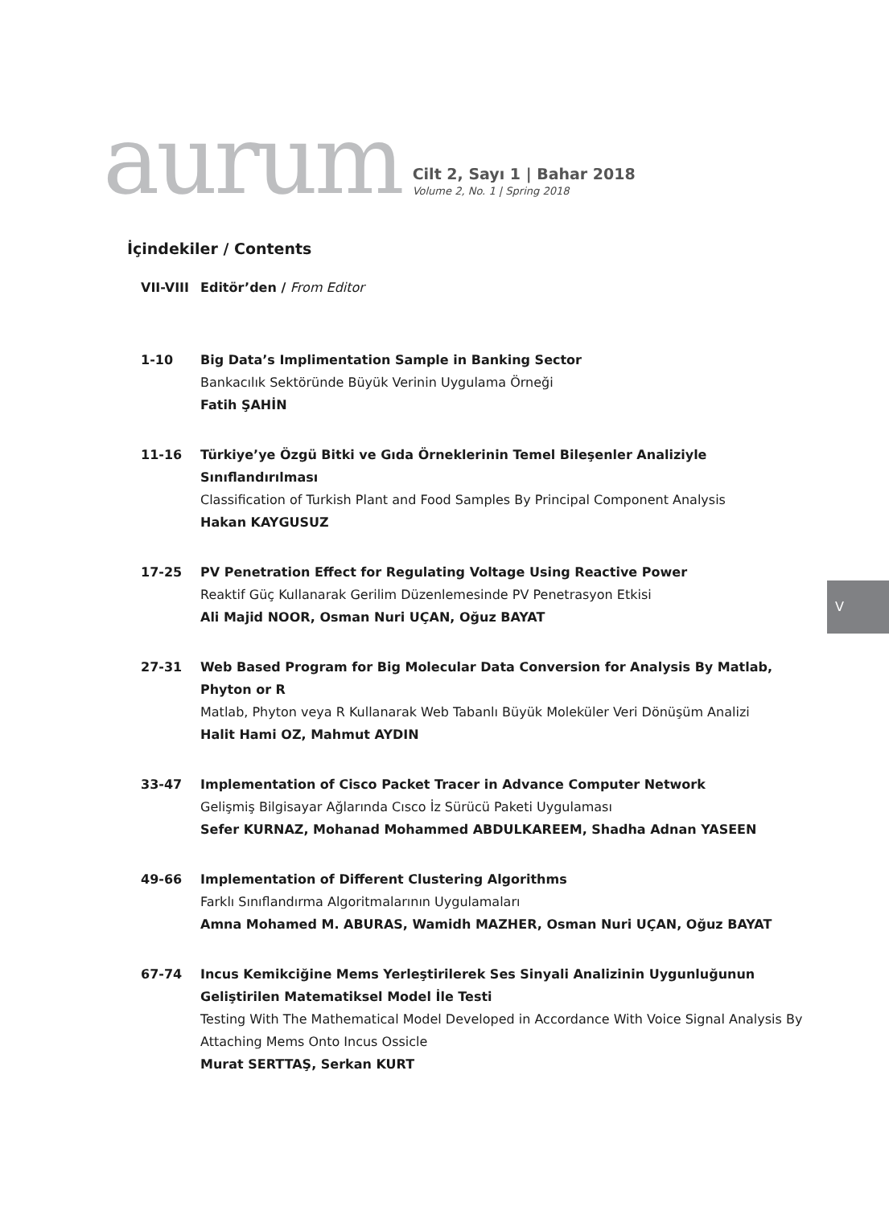aurum
Cilt 2, Sayı 1 | Bahar 2018
Volume 2, No. 1 | Spring 2018
İçindekiler / Contents
VII-VIII
Editör’den / From Editor
1-10 Big Data’s Implimentation Sample in Banking Sector
Bankacılık Sektöründe Büyük Verinin Uygulama Örneği
Fatih ŞAHİN
11-16 Türkiye’ye Özgü Bitki ve Gıda Örneklerinin Temel Bileşenler Analiziyle Sınıflandırılması
Classification of Turkish Plant and Food Samples By Principal Component Analysis
Hakan KAYGUSUZ
17-25 PV Penetration Effect for Regulating Voltage Using Reactive Power
Reaktif Güç Kullanarak Gerilim Düzenlemesinde PV Penetrasyon Etkisi
Ali Majid NOOR, Osman Nuri UÇAN, Oğuz BAYAT
27-31 Web Based Program for Big Molecular Data Conversion for Analysis By Matlab, Phyton or R
Matlab, Phyton veya R Kullanarak Web Tabanlı Büyük Moleküler Veri Dönüşüm Analizi
Halit Hami OZ, Mahmut AYDIN
33-47 Implementation of Cisco Packet Tracer in Advance Computer Network
Gelişmiş Bilgisayar Ağlarında Cısco İz Sürücü Paketi Uygulaması
Sefer KURNAZ, Mohanad Mohammed ABDULKAREEM, Shadha Adnan YASEEN
49-66 Implementation of Different Clustering Algorithms
Farklı Sınıflandırma Algoritmalarının Uygulamaları
Amna Mohamed M. ABURAS, Wamidh MAZHER, Osman Nuri UÇAN, Oğuz BAYAT
67-74 Incus Kemikciğine Mems Yerleştirilerek Ses Sinyali Analizinin Uygunluğunun Geliştirilen Matematiksel Model İle Testi
Testing With The Mathematical Model Developed in Accordance With Voice Signal Analysis By Attaching Mems Onto Incus Ossicle
Murat SERTTAŞ, Serkan KURT
V